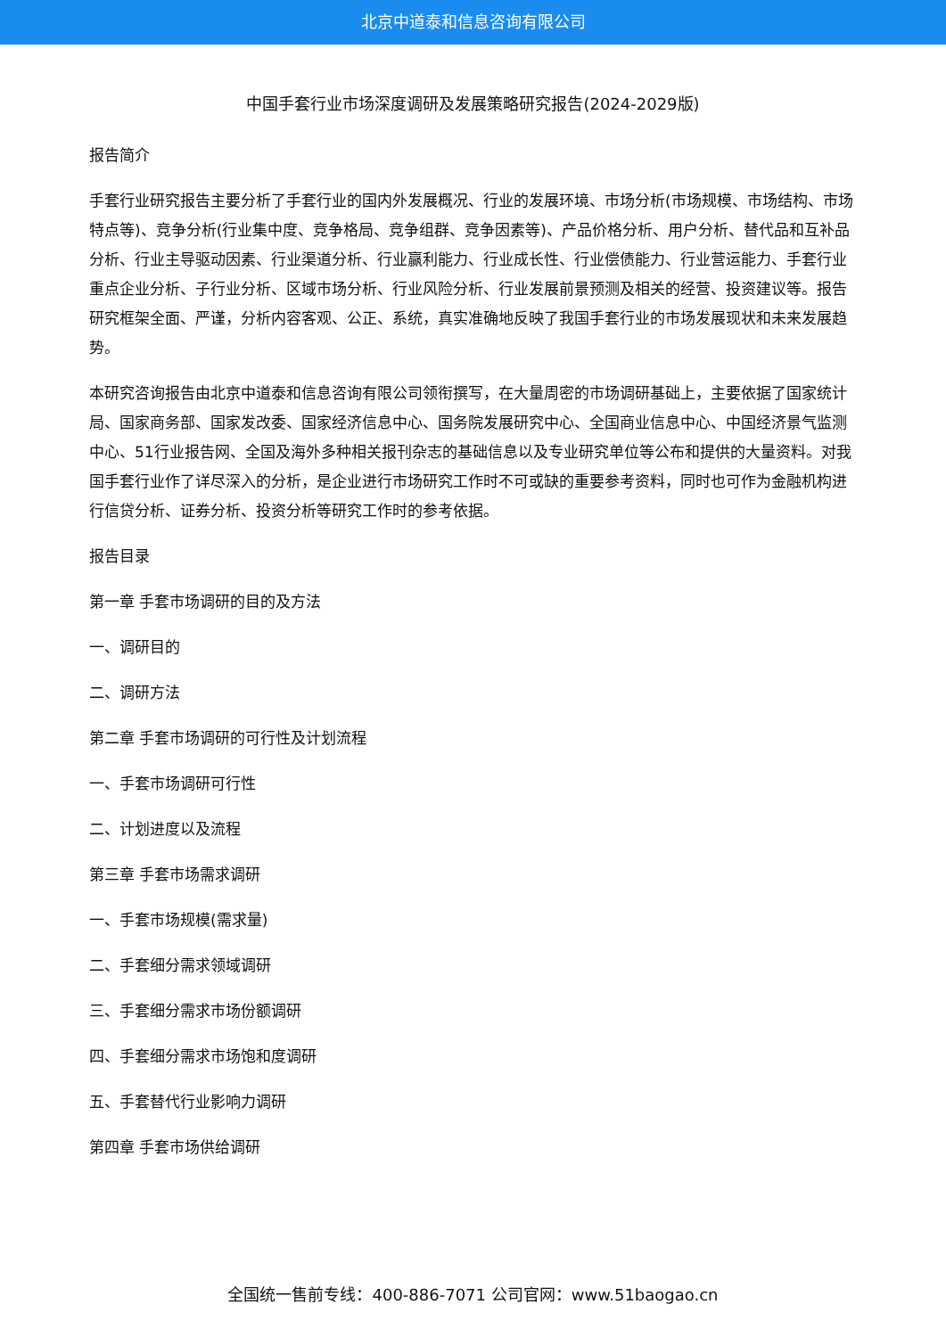北京中道泰和信息咨询有限公司
中国手套行业市场深度调研及发展策略研究报告(2024-2029版)
报告简介
手套行业研究报告主要分析了手套行业的国内外发展概况、行业的发展环境、市场分析(市场规模、市场结构、市场特点等)、竞争分析(行业集中度、竞争格局、竞争组群、竞争因素等)、产品价格分析、用户分析、替代品和互补品分析、行业主导驱动因素、行业渠道分析、行业赢利能力、行业成长性、行业偿债能力、行业营运能力、手套行业重点企业分析、子行业分析、区域市场分析、行业风险分析、行业发展前景预测及相关的经营、投资建议等。报告研究框架全面、严谨，分析内容客观、公正、系统，真实准确地反映了我国手套行业的市场发展现状和未来发展趋势。
本研究咨询报告由北京中道泰和信息咨询有限公司领衔撰写，在大量周密的市场调研基础上，主要依据了国家统计局、国家商务部、国家发改委、国家经济信息中心、国务院发展研究中心、全国商业信息中心、中国经济景气监测中心、51行业报告网、全国及海外多种相关报刊杂志的基础信息以及专业研究单位等公布和提供的大量资料。对我国手套行业作了详尽深入的分析，是企业进行市场研究工作时不可或缺的重要参考资料，同时也可作为金融机构进行信贷分析、证券分析、投资分析等研究工作时的参考依据。
报告目录
第一章 手套市场调研的目的及方法
一、调研目的
二、调研方法
第二章 手套市场调研的可行性及计划流程
一、手套市场调研可行性
二、计划进度以及流程
第三章 手套市场需求调研
一、手套市场规模(需求量)
二、手套细分需求领域调研
三、手套细分需求市场份额调研
四、手套细分需求市场饱和度调研
五、手套替代行业影响力调研
第四章 手套市场供给调研
全国统一售前专线：400-886-7071 公司官网：www.51baogao.cn